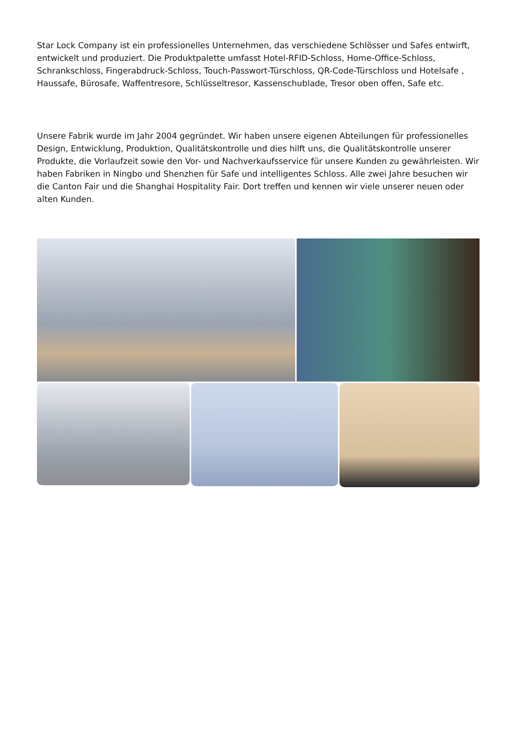Star Lock Company ist ein professionelles Unternehmen, das verschiedene Schlösser und Safes entwirft, entwickelt und produziert. Die Produktpalette umfasst Hotel-RFID-Schloss, Home-Office-Schloss, Schrankschloss, Fingerabdruck-Schloss, Touch-Passwort-Türschloss, QR-Code-Türschloss und Hotelsafe , Haussafe, Bürosafe, Waffentresore, Schlüsseltresor, Kassenschublade, Tresor oben offen, Safe etc.
Unsere Fabrik wurde im Jahr 2004 gegründet. Wir haben unsere eigenen Abteilungen für professionelles Design, Entwicklung, Produktion, Qualitätskontrolle und dies hilft uns, die Qualitätskontrolle unserer Produkte, die Vorlaufzeit sowie den Vor- und Nachverkaufsservice für unsere Kunden zu gewährleisten. Wir haben Fabriken in Ningbo und Shenzhen für Safe und intelligentes Schloss. Alle zwei Jahre besuchen wir die Canton Fair und die Shanghai Hospitality Fair. Dort treffen und kennen wir viele unserer neuen oder alten Kunden.